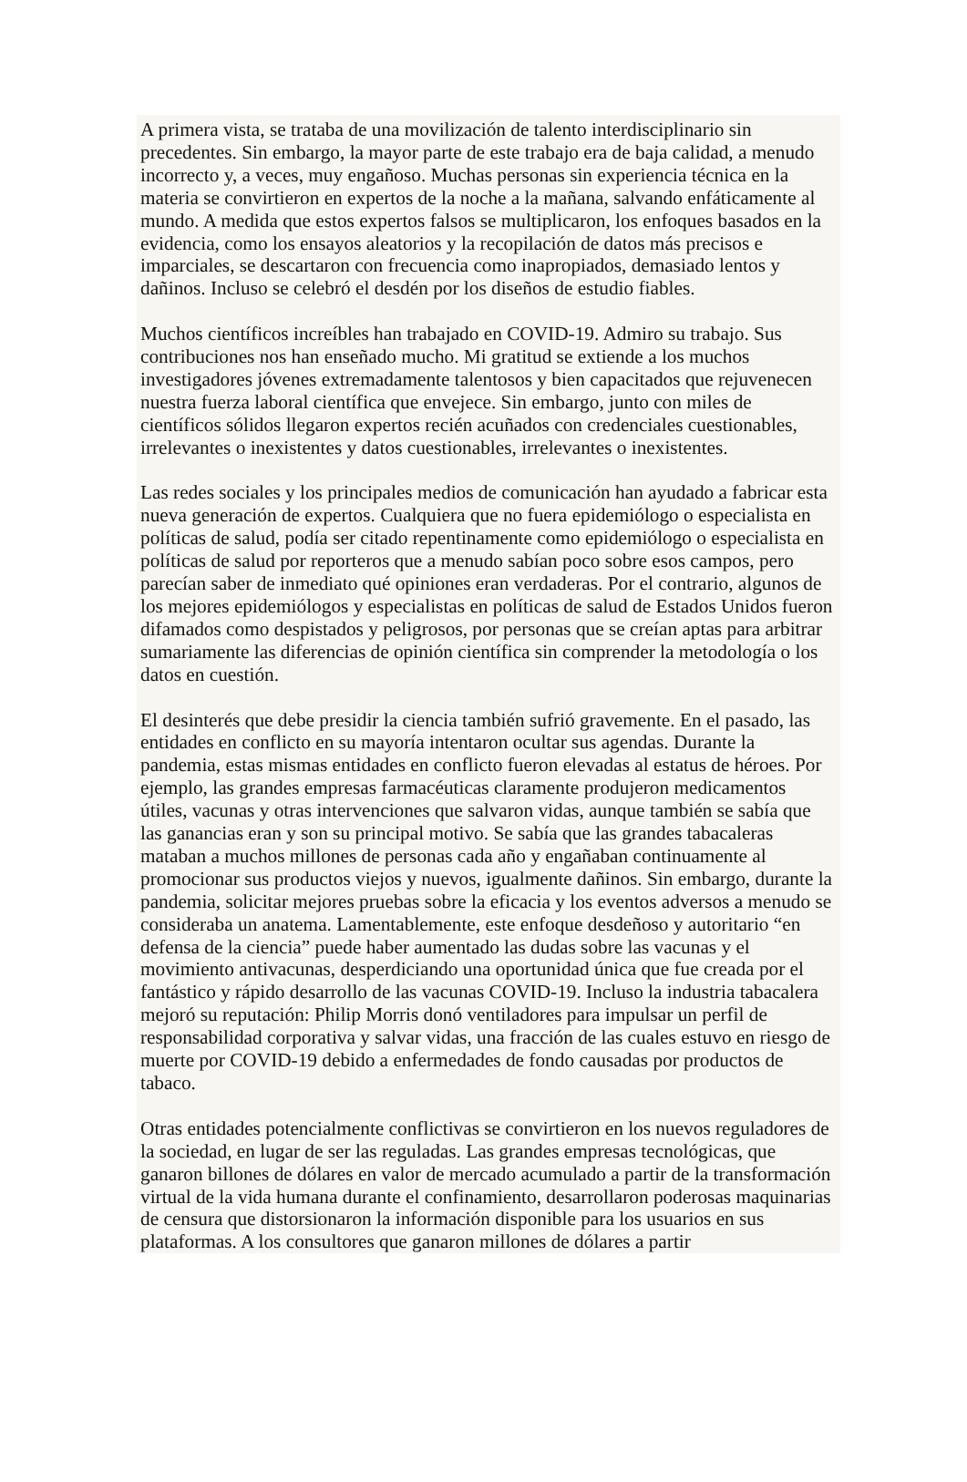A primera vista, se trataba de una movilización de talento interdisciplinario sin precedentes. Sin embargo, la mayor parte de este trabajo era de baja calidad, a menudo incorrecto y, a veces, muy engañoso. Muchas personas sin experiencia técnica en la materia se convirtieron en expertos de la noche a la mañana, salvando enfáticamente al mundo. A medida que estos expertos falsos se multiplicaron, los enfoques basados en la evidencia, como los ensayos aleatorios y la recopilación de datos más precisos e imparciales, se descartaron con frecuencia como inapropiados, demasiado lentos y dañinos. Incluso se celebró el desdén por los diseños de estudio fiables.
Muchos científicos increíbles han trabajado en COVID-19. Admiro su trabajo. Sus contribuciones nos han enseñado mucho. Mi gratitud se extiende a los muchos investigadores jóvenes extremadamente talentosos y bien capacitados que rejuvenecen nuestra fuerza laboral científica que envejece. Sin embargo, junto con miles de científicos sólidos llegaron expertos recién acuñados con credenciales cuestionables, irrelevantes o inexistentes y datos cuestionables, irrelevantes o inexistentes.
Las redes sociales y los principales medios de comunicación han ayudado a fabricar esta nueva generación de expertos. Cualquiera que no fuera epidemiólogo o especialista en políticas de salud, podía ser citado repentinamente como epidemiólogo o especialista en políticas de salud por reporteros que a menudo sabían poco sobre esos campos, pero parecían saber de inmediato qué opiniones eran verdaderas. Por el contrario, algunos de los mejores epidemiólogos y especialistas en políticas de salud de Estados Unidos fueron difamados como despistados y peligrosos, por personas que se creían aptas para arbitrar sumariamente las diferencias de opinión científica sin comprender la metodología o los datos en cuestión.
El desinterés que debe presidir la ciencia también sufrió gravemente. En el pasado, las entidades en conflicto en su mayoría intentaron ocultar sus agendas. Durante la pandemia, estas mismas entidades en conflicto fueron elevadas al estatus de héroes. Por ejemplo, las grandes empresas farmacéuticas claramente produjeron medicamentos útiles, vacunas y otras intervenciones que salvaron vidas, aunque también se sabía que las ganancias eran y son su principal motivo. Se sabía que las grandes tabacaleras mataban a muchos millones de personas cada año y engañaban continuamente al promocionar sus productos viejos y nuevos, igualmente dañinos. Sin embargo, durante la pandemia, solicitar mejores pruebas sobre la eficacia y los eventos adversos a menudo se consideraba un anatema. Lamentablemente, este enfoque desdeñoso y autoritario “en defensa de la ciencia” puede haber aumentado las dudas sobre las vacunas y el movimiento antivacunas, desperdiciando una oportunidad única que fue creada por el fantástico y rápido desarrollo de las vacunas COVID-19. Incluso la industria tabacalera mejoró su reputación: Philip Morris donó ventiladores para impulsar un perfil de responsabilidad corporativa y salvar vidas, una fracción de las cuales estuvo en riesgo de muerte por COVID-19 debido a enfermedades de fondo causadas por productos de tabaco.
Otras entidades potencialmente conflictivas se convirtieron en los nuevos reguladores de la sociedad, en lugar de ser las reguladas. Las grandes empresas tecnológicas, que ganaron billones de dólares en valor de mercado acumulado a partir de la transformación virtual de la vida humana durante el confinamiento, desarrollaron poderosas maquinarias de censura que distorsionaron la información disponible para los usuarios en sus plataformas. A los consultores que ganaron millones de dólares a partir